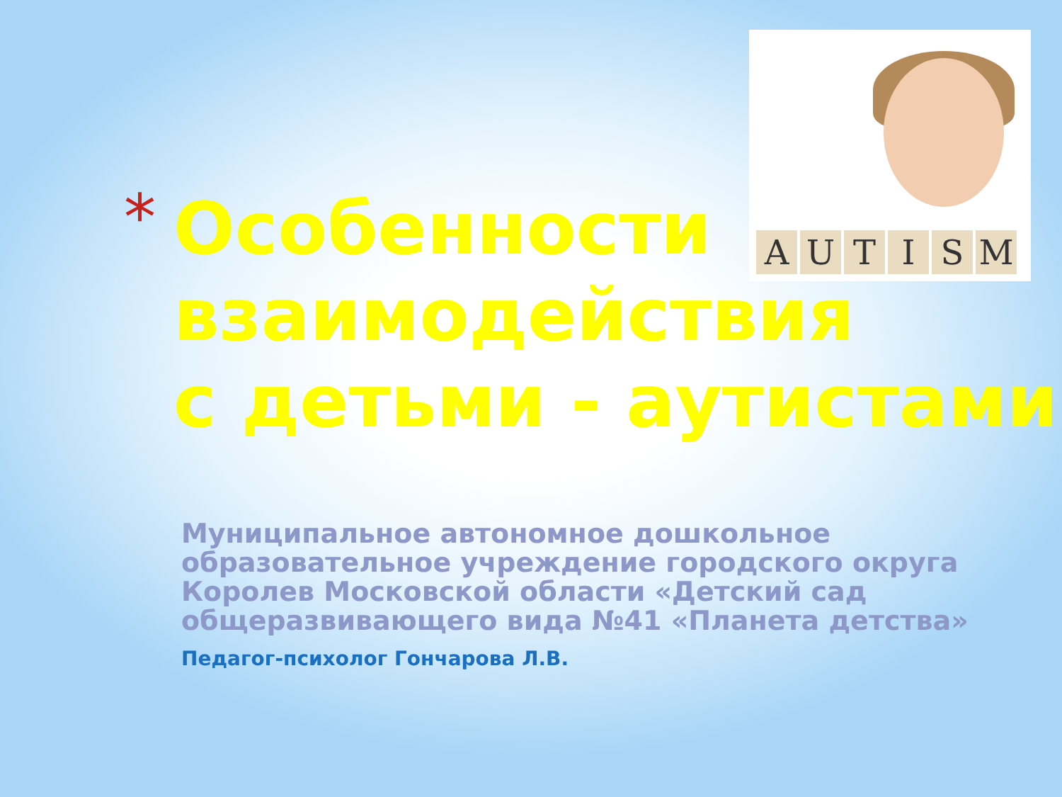AUTISM
*
Особенности
взаимодействия
с детьми - аутистами
Муниципальное автономное дошкольное образовательное учреждение городского округа Королев Московской области «Детский сад общеразвивающего вида №41 «Планета детства»
Педагог-психолог Гончарова Л.В.